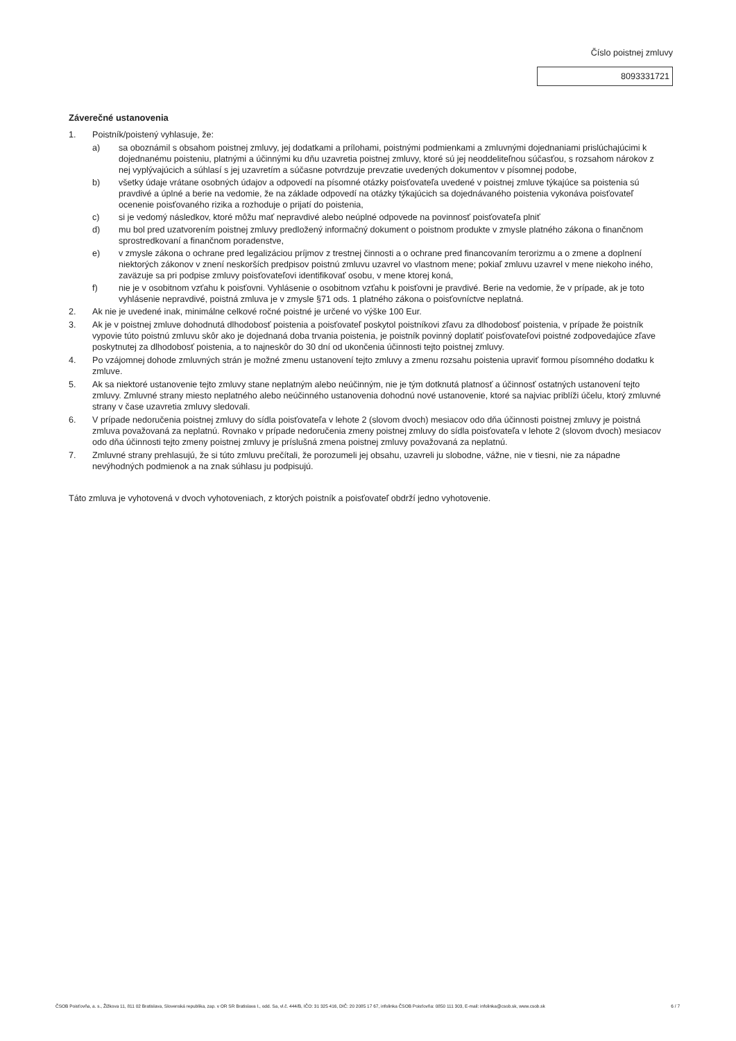Číslo poistnej zmluvy
8093331721
Záverečné ustanovenia
1. Poistník/poistený vyhlasuje, že:
a) sa oboznámil s obsahom poistnej zmluvy, jej dodatkami a prílohami, poistnými podmienkami a zmluvnými dojednaniami prislúchajúcimi k dojednanému poisteniu, platnými a účinnými ku dňu uzavretia poistnej zmluvy, ktoré sú jej neoddeliteľnou súčasťou, s rozsahom nárokov z nej vyplývajúcich a súhlasí s jej uzavretím a súčasne potvrdzuje prevzatie uvedených dokumentov v písomnej podobe,
b) všetky údaje vrátane osobných údajov a odpovedí na písomné otázky poisťovateľa uvedené v poistnej zmluve týkajúce sa poistenia sú pravdivé a úplné a berie na vedomie, že na základe odpovedí na otázky týkajúcich sa dojednávaného poistenia vykonáva poisťovateľ ocenenie poisťovaného rizika a rozhoduje o prijatí do poistenia,
c) si je vedomý následkov, ktoré môžu mať nepravdivé alebo neúplné odpovede na povinnosť poisťovateľa plniť
d) mu bol pred uzatvorením poistnej zmluvy predložený informačný dokument o poistnom produkte v zmysle platného zákona o finančnom sprostredkovaní a finančnom poradenstve,
e) v zmysle zákona o ochrane pred legalizáciou príjmov z trestnej činnosti a o ochrane pred financovaním terorizmu a o zmene a doplnení niektorých zákonov v znení neskorších predpisov poistnú zmluvu uzavrel vo vlastnom mene; pokiaľ zmluvu uzavrel v mene niekoho iného, zaväzuje sa pri podpise zmluvy poisťovateľovi identifikovať osobu, v mene ktorej koná,
f) nie je v osobitnom vzťahu k poisťovni. Vyhlásenie o osobitnom vzťahu k poisťovni je pravdivé. Berie na vedomie, že v prípade, ak je toto vyhlásenie nepravdivé, poistná zmluva je v zmysle §71 ods. 1 platného zákona o poisťovníctve neplatná.
2. Ak nie je uvedené inak, minimálne celkové ročné poistné je určené vo výške 100 Eur.
3. Ak je v poistnej zmluve dohodnutá dlhodobosť poistenia a poisťovateľ poskytol poistníkovi zľavu za dlhodobosť poistenia, v prípade že poistník vypovie túto poistnú zmluvu skôr ako je dojednaná doba trvania poistenia, je poistník povinný doplatiť poisťovateľovi poistné zodpovedajúce zľave poskytnutej za dlhodobosť poistenia, a to najneskôr do 30 dní od ukončenia účinnosti tejto poistnej zmluvy.
4. Po vzájomnej dohode zmluvných strán je možné zmenu ustanovení tejto zmluvy a zmenu rozsahu poistenia upraviť formou písomného dodatku k zmluve.
5. Ak sa niektoré ustanovenie tejto zmluvy stane neplatným alebo neúčinným, nie je tým dotknutá platnosť a účinnosť ostatných ustanovení tejto zmluvy. Zmluvné strany miesto neplatného alebo neúčinného ustanovenia dohodnú nové ustanovenie, ktoré sa najviac priblíži účelu, ktorý zmluvné strany v čase uzavretia zmluvy sledovali.
6. V prípade nedoručenia poistnej zmluvy do sídla poisťovateľa v lehote 2 (slovom dvoch) mesiacov odo dňa účinnosti poistnej zmluvy je poistná zmluva považovaná za neplatnú. Rovnako v prípade nedoručenia zmeny poistnej zmluvy do sídla poisťovateľa v lehote 2 (slovom dvoch) mesiacov odo dňa účinnosti tejto zmeny poistnej zmluvy je príslušná zmena poistnej zmluvy považovaná za neplatnú.
7. Zmluvné strany prehlasujú, že si túto zmluvu prečítali, že porozumeli jej obsahu, uzavreli ju slobodne, vážne, nie v tiesni, nie za nápadne nevýhodných podmienok a na znak súhlasu ju podpisujú.
Táto zmluva je vyhotovená v dvoch vyhotoveniach, z ktorých poistník a poisťovateľ obdrží jedno vyhotovenie.
ČSOB Poisťovňa, a. s., Žižkova 11, 811 02 Bratislava, Slovenská republika, zap. v OR SR Bratislava I., odd. Sa, vl.č. 444/B, IČO: 31 325 416, DIČ: 20 2085 17 67, infolinka ČSOB Poisťovňa: 0850 111 303, E-mail: infolinka@csob.sk, www.csob.sk 6 / 7